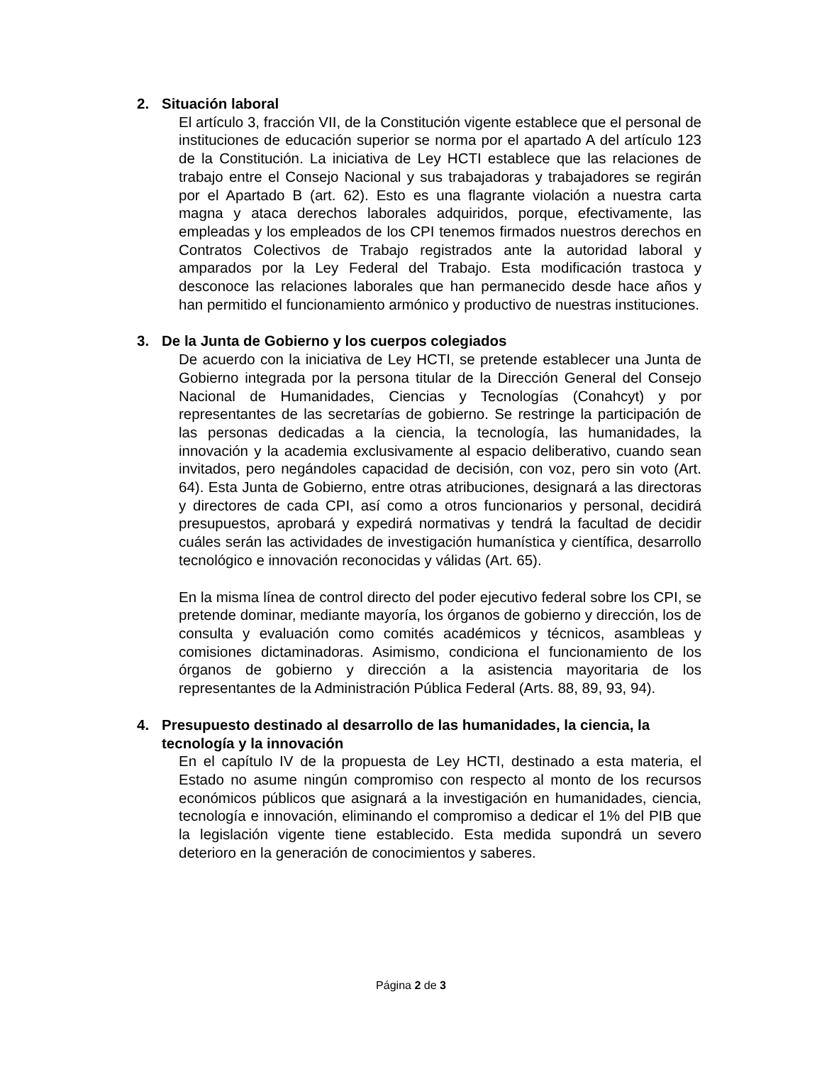2. Situación laboral
El artículo 3, fracción VII, de la Constitución vigente establece que el personal de instituciones de educación superior se norma por el apartado A del artículo 123 de la Constitución. La iniciativa de Ley HCTI establece que las relaciones de trabajo entre el Consejo Nacional y sus trabajadoras y trabajadores se regirán por el Apartado B (art. 62). Esto es una flagrante violación a nuestra carta magna y ataca derechos laborales adquiridos, porque, efectivamente, las empleadas y los empleados de los CPI tenemos firmados nuestros derechos en Contratos Colectivos de Trabajo registrados ante la autoridad laboral y amparados por la Ley Federal del Trabajo. Esta modificación trastoca y desconoce las relaciones laborales que han permanecido desde hace años y han permitido el funcionamiento armónico y productivo de nuestras instituciones.
3. De la Junta de Gobierno y los cuerpos colegiados
De acuerdo con la iniciativa de Ley HCTI, se pretende establecer una Junta de Gobierno integrada por la persona titular de la Dirección General del Consejo Nacional de Humanidades, Ciencias y Tecnologías (Conahcyt) y por representantes de las secretarías de gobierno. Se restringe la participación de las personas dedicadas a la ciencia, la tecnología, las humanidades, la innovación y la academia exclusivamente al espacio deliberativo, cuando sean invitados, pero negándoles capacidad de decisión, con voz, pero sin voto (Art. 64). Esta Junta de Gobierno, entre otras atribuciones, designará a las directoras y directores de cada CPI, así como a otros funcionarios y personal, decidirá presupuestos, aprobará y expedirá normativas y tendrá la facultad de decidir cuáles serán las actividades de investigación humanística y científica, desarrollo tecnológico e innovación reconocidas y válidas (Art. 65).
En la misma línea de control directo del poder ejecutivo federal sobre los CPI, se pretende dominar, mediante mayoría, los órganos de gobierno y dirección, los de consulta y evaluación como comités académicos y técnicos, asambleas y comisiones dictaminadoras. Asimismo, condiciona el funcionamiento de los órganos de gobierno y dirección a la asistencia mayoritaria de los representantes de la Administración Pública Federal (Arts. 88, 89, 93, 94).
4. Presupuesto destinado al desarrollo de las humanidades, la ciencia, la tecnología y la innovación
En el capítulo IV de la propuesta de Ley HCTI, destinado a esta materia, el Estado no asume ningún compromiso con respecto al monto de los recursos económicos públicos que asignará a la investigación en humanidades, ciencia, tecnología e innovación, eliminando el compromiso a dedicar el 1% del PIB que la legislación vigente tiene establecido. Esta medida supondrá un severo deterioro en la generación de conocimientos y saberes.
Página 2 de 3